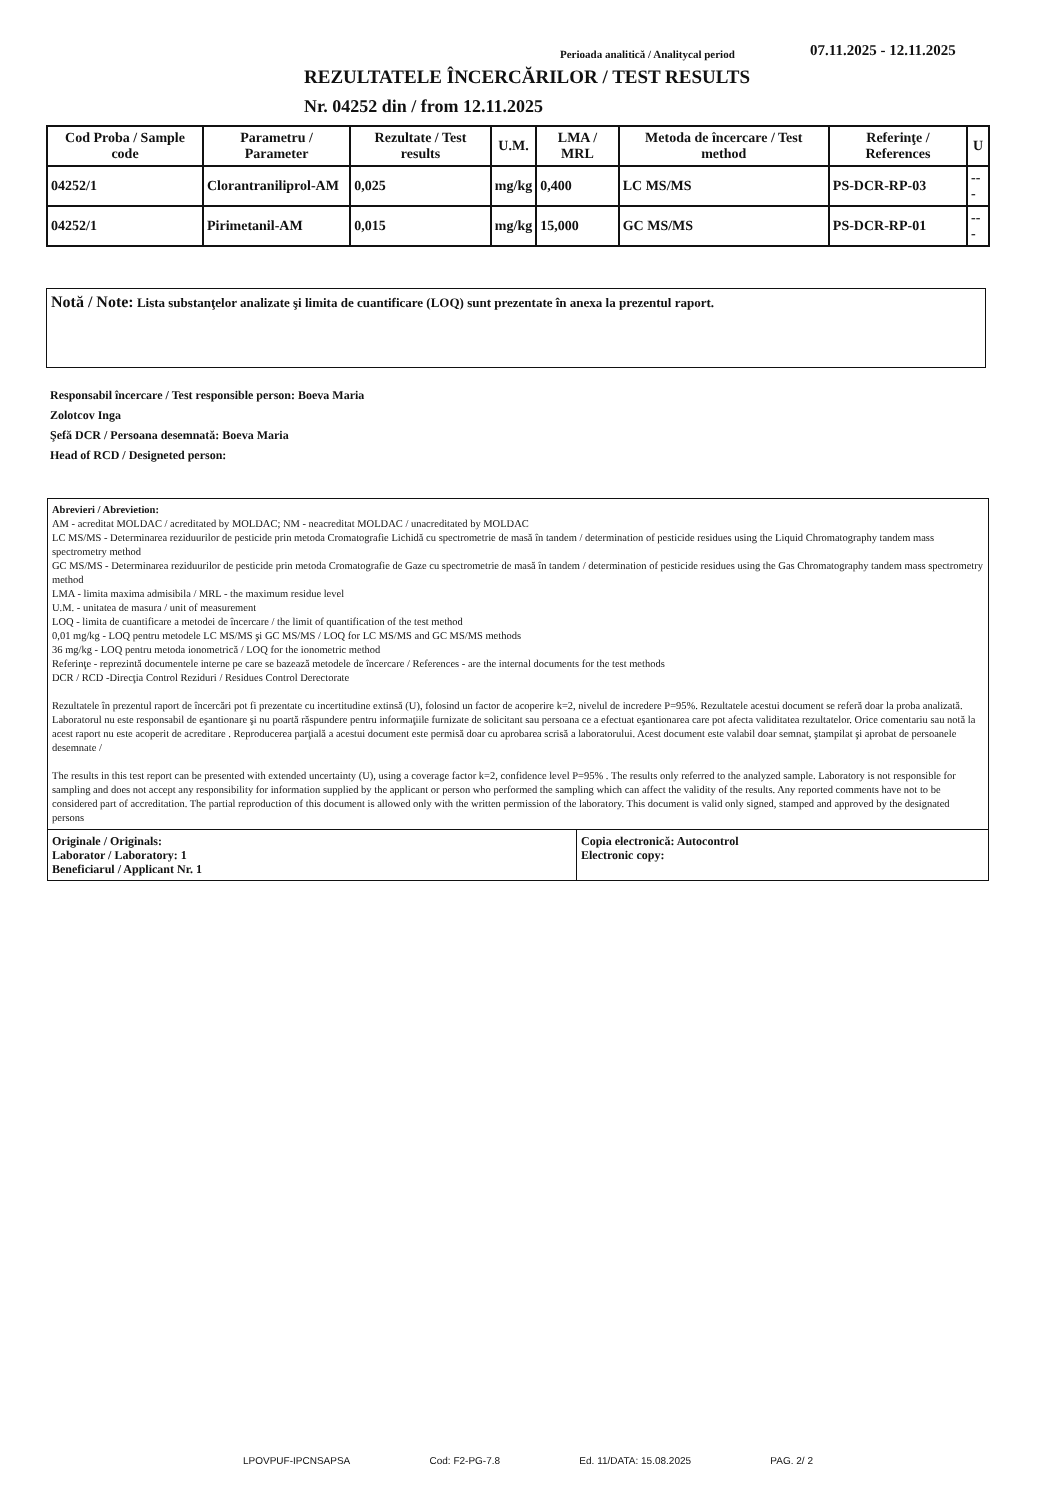Perioada analitică / Analitycal period
07.11.2025 - 12.11.2025
REZULTATELE ÎNCERCĂRILOR / TEST RESULTS
Nr. 04252 din / from 12.11.2025
| Cod Proba / Sample code | Parametru / Parameter | Rezultate / Test results | U.M. | LMA / MRL | Metoda de încercare / Test method | Referinţe / References | U |
| --- | --- | --- | --- | --- | --- | --- | --- |
| 04252/1 | Clorantraniliprol-AM | 0,025 | mg/kg | 0,400 | LC MS/MS | PS-DCR-RP-03 | --- |
| 04252/1 | Pirimetanil-AM | 0,015 | mg/kg | 15,000 | GC MS/MS | PS-DCR-RP-01 | --- |
Notă / Note: Lista substanţelor analizate şi limita de cuantificare (LOQ) sunt prezentate în anexa la prezentul raport.
Responsabil încercare / Test responsible person: Boeva Maria
Zolotcov Inga
Şefă DCR / Persoana desemnată: Boeva Maria
Head of RCD / Designeted person:
Abrevieri / Abrevietion:
AM - acreditat MOLDAC / acreditated by MOLDAC; NM - neacreditat MOLDAC / unacreditated by MOLDAC
LC MS/MS - Determinarea reziduurilor de pesticide prin metoda Cromatografie Lichidă cu spectrometrie de masă în tandem / determination of pesticide residues using the Liquid Chromatography tandem mass spectrometry method
GC MS/MS - Determinarea reziduurilor de pesticide prin metoda Cromatografie de Gaze cu spectrometrie de masă în tandem / determination of pesticide residues using the Gas Chromatography tandem mass spectrometry method
LMA - limita maxima admisibila / MRL - the maximum residue level
U.M. - unitatea de masura / unit of measurement
LOQ - limita de cuantificare a metodei de încercare / the limit of quantification of the test method
0,01 mg/kg - LOQ pentru metodele LC MS/MS şi GC MS/MS / LOQ for LC MS/MS and GC MS/MS methods
36 mg/kg - LOQ pentru metoda ionometrică / LOQ for the ionometric method
Referinţe - reprezintă documentele interne pe care se bazează metodele de încercare / References - are the internal documents for the test methods
DCR / RCD -Direcţia Control Reziduri / Residues Control Derectorate
Rezultatele în prezentul raport de încercări pot fi prezentate cu incertitudine extinsă (U), folosind un factor de acoperire k=2, nivelul de incredere P=95%. Rezultatele acestui document se referă doar la proba analizată. Laboratorul nu este responsabil de eşantionare şi nu poartă răspundere pentru informaţiile furnizate de solicitant sau persoana ce a efectuat eşantionarea care pot afecta validitatea rezultatelor. Orice comentariu sau notă la acest raport nu este acoperit de acreditare . Reproducerea parţială a acestui document este permisă doar cu aprobarea scrisă a laboratorului. Acest document este valabil doar semnat, ştampilat şi aprobat de persoanele desemnate /
The results in this test report can be presented with extended uncertainty (U), using a coverage factor k=2, confidence level P=95% . The results only referred to the analyzed sample. Laboratory is not responsible for sampling and does not accept any responsibility for information supplied by the applicant or person who performed the sampling which can affect the validity of the results. Any reported comments have not to be considered part of accreditation. The partial reproduction of this document is allowed only with the written permission of the laboratory. This document is valid only signed, stamped and approved by the designated persons
Originale / Originals:
Laborator / Laboratory: 1
Beneficiarul / Applicant Nr. 1
Copia electronică: Autocontrol
Electronic copy:
LPOVPUF-IPCNSAPSA Cod: F2-PG-7.8 Ed. 11/DATA: 15.08.2025 PAG. 2/ 2